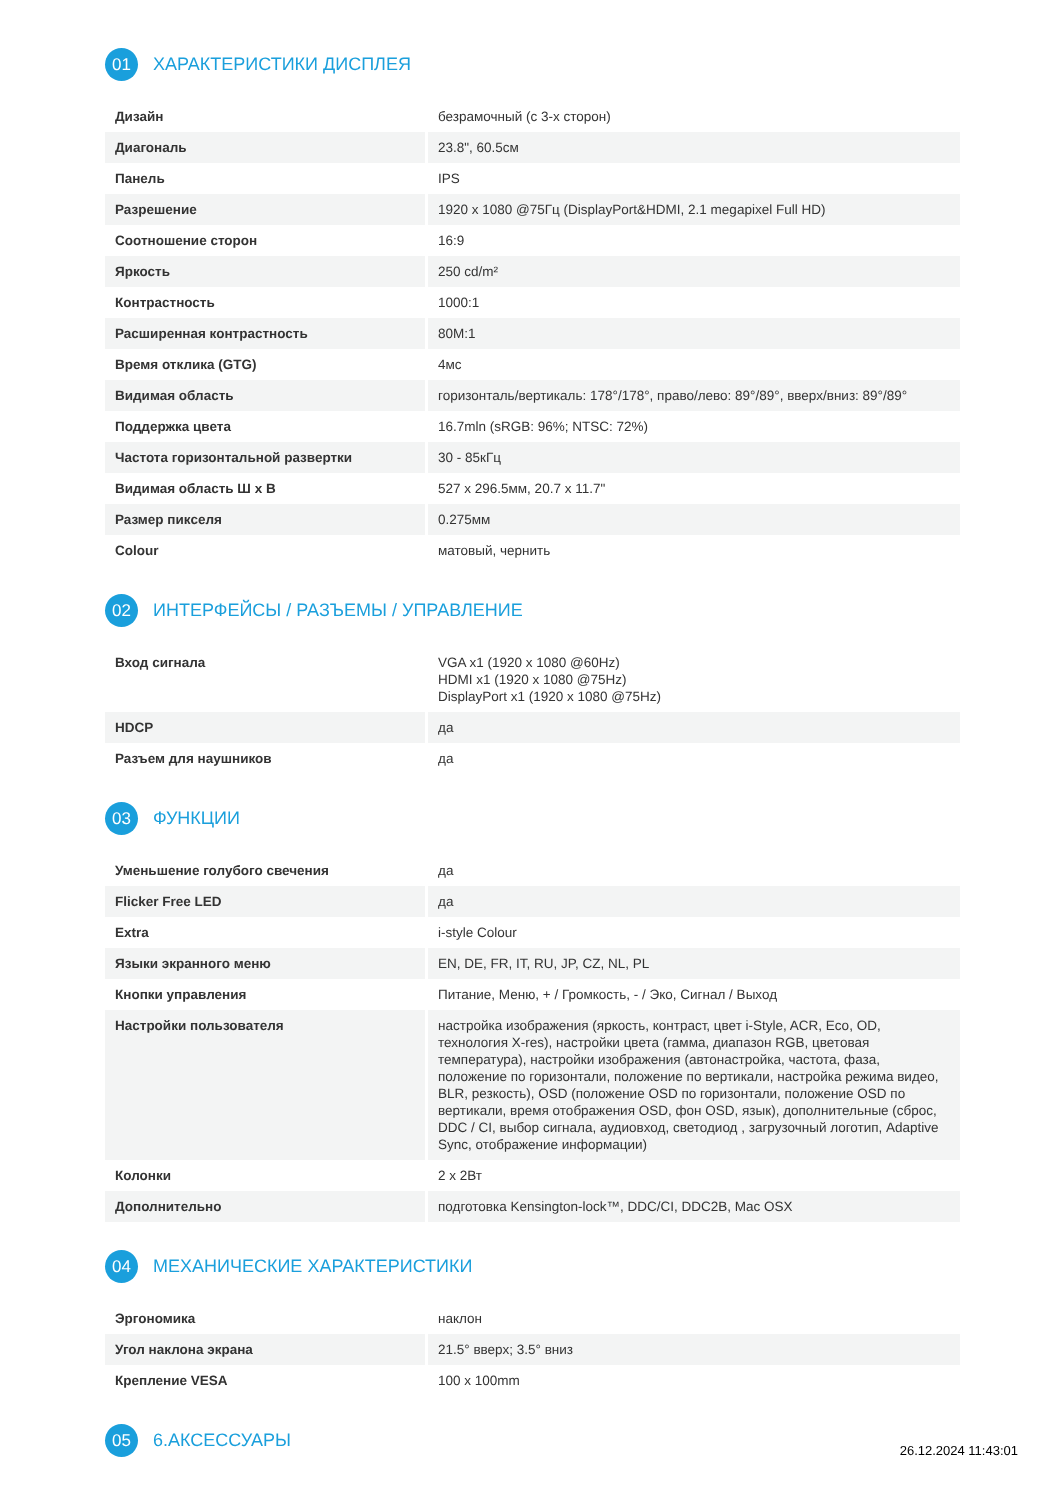01
ХАРАКТЕРИСТИКИ ДИСПЛЕЯ
| Дизайн | безрамочный (с 3-х сторон) |
| Диагональ | 23.8", 60.5см |
| Панель | IPS |
| Разрешение | 1920 x 1080 @75Гц (DisplayPort&HDMI, 2.1 megapixel Full HD) |
| Соотношение сторон | 16:9 |
| Яркость | 250 cd/m² |
| Контрастность | 1000:1 |
| Расширенная контрастность | 80M:1 |
| Время отклика (GTG) | 4мс |
| Видимая область | горизонталь/вертикаль: 178°/178°, право/лево: 89°/89°, вверх/вниз: 89°/89° |
| Поддержка цвета | 16.7mln (sRGB: 96%; NTSC: 72%) |
| Частота горизонтальной развертки | 30 - 85кГц |
| Видимая область Ш x В | 527 x 296.5мм, 20.7 x 11.7" |
| Размер пикселя | 0.275мм |
| Colour | матовый, чернить |
02
ИНТЕРФЕЙСЫ / РАЗЪЕМЫ / УПРАВЛЕНИЕ
| Вход сигнала | VGA x1 (1920 x 1080 @60Hz) HDMI x1 (1920 x 1080 @75Hz) DisplayPort x1 (1920 x 1080 @75Hz) |
| HDCP | да |
| Разъем для наушников | да |
03
ФУНКЦИИ
| Уменьшение голубого свечения | да |
| Flicker Free LED | да |
| Extra | i-style Colour |
| Языки экранного меню | EN, DE, FR, IT, RU, JP, CZ, NL, PL |
| Кнопки управления | Питание, Меню, + / Громкость, - / Эко, Сигнал / Выход |
| Настройки пользователя | настройка изображения (яркость, контраст, цвет i-Style, ACR, Eco, OD, технология X-res), настройки цвета (гамма, диапазон RGB, цветовая температура), настройки изображения (автонастройка, частота, фаза, положение по горизонтали, положение по вертикали, настройка режима видео, BLR, резкость), OSD (положение OSD по горизонтали, положение OSD по вертикали, время отображения OSD, фон OSD, язык), дополнительные (сброс, DDC / CI, выбор сигнала, аудиовход, светодиод , загрузочный логотип, Adaptive Sync, отображение информации) |
| Колонки | 2 x 2Вт |
| Дополнительно | подготовка Kensington-lock™, DDC/CI, DDC2B, Mac OSX |
04
МЕХАНИЧЕСКИЕ ХАРАКТЕРИСТИКИ
| Эргономика | наклон |
| Угол наклона экрана | 21.5° вверх; 3.5° вниз |
| Крепление VESA | 100 x 100mm |
05
6.АКСЕССУАРЫ
26.12.2024 11:43:01